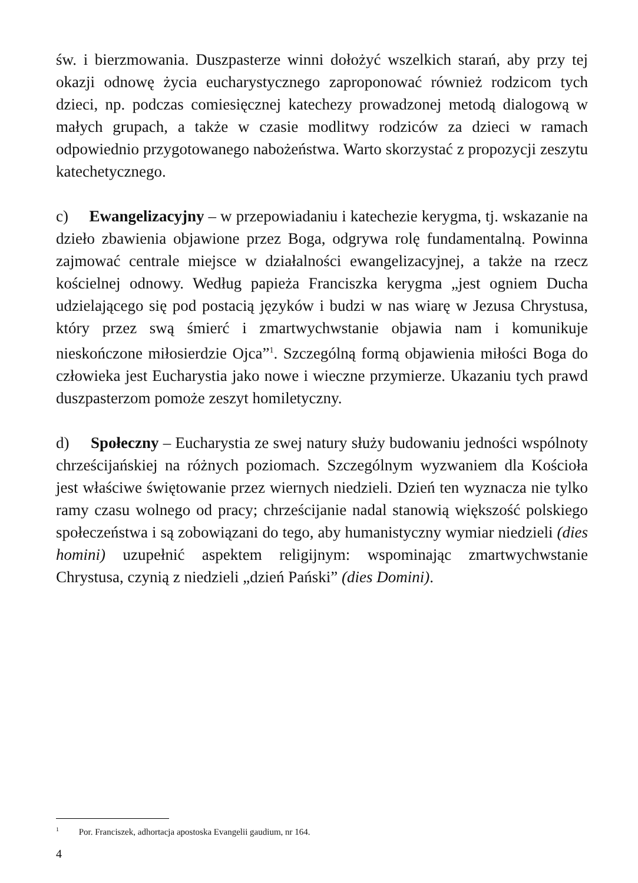św. i bierzmowania. Duszpasterze winni dołożyć wszelkich starań, aby przy tej okazji odnowę życia eucharystycznego zaproponować również rodzicom tych dzieci, np. podczas comiesięcznej katechezy prowadzonej metodą dialogową w małych grupach, a także w czasie modlitwy rodziców za dzieci w ramach odpowiednio przygotowanego nabożeństwa. Warto skorzystać z propozycji zeszytu katechetycznego.
c) Ewangelizacyjny – w przepowiadaniu i katechezie kerygma, tj. wskazanie na dzieło zbawienia objawione przez Boga, odgrywa rolę fundamentalną. Powinna zajmować centrale miejsce w działalności ewangelizacyjnej, a także na rzecz kościelnej odnowy. Według papieża Franciszka kerygma „jest ogniem Ducha udzielającego się pod postacią języków i budzi w nas wiarę w Jezusa Chrystusa, który przez swą śmierć i zmartwychwstanie objawia nam i komunikuje nieskończone miłosierdzie Ojca”<sup>1</sup>. Szczególną formą objawienia miłości Boga do człowieka jest Eucharystia jako nowe i wieczne przymierze. Ukazaniu tych prawd duszpasterzom pomoże zeszyt homiletyczny.
d) Społeczny – Eucharystia ze swej natury służy budowaniu jedności wspólnoty chrześcijańskiej na różnych poziomach. Szczególnym wyzwaniem dla Kościoła jest właściwe świętowanie przez wiernych niedzieli. Dzień ten wyznacza nie tylko ramy czasu wolnego od pracy; chrześcijanie nadal stanowią większość polskiego społeczeństwa i są zobowiązani do tego, aby humanistyczny wymiar niedzieli (dies homini) uzupełnić aspektem religijnym: wspominając zmartwychwstanie Chrystusa, czynią z niedzieli „dzień Pański” (dies Domini).
<sup>1</sup> Por. Franciszek, adhortacja apostoska Evangelii gaudium, nr 164.
4